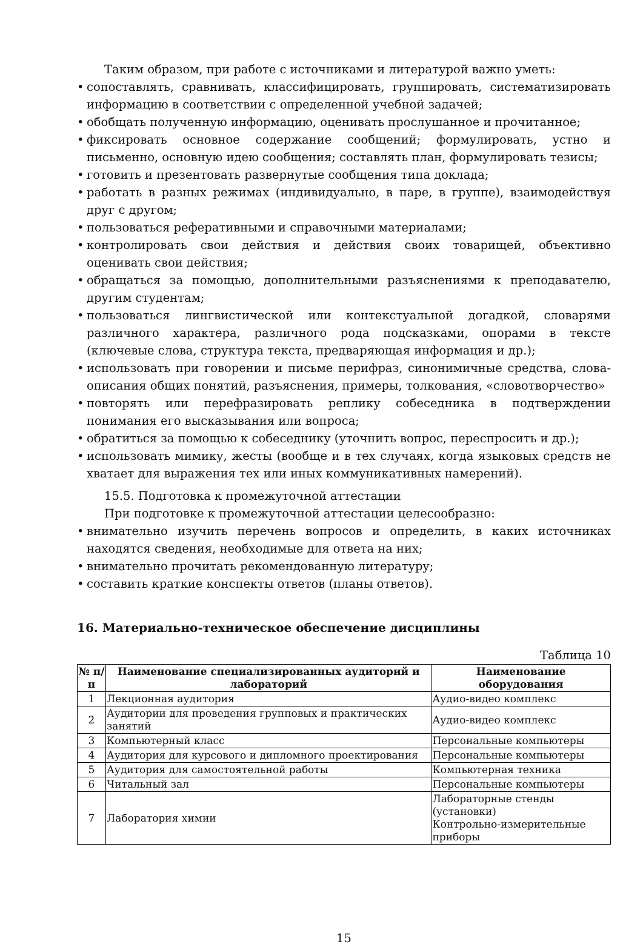Таким образом, при работе с источниками и литературой важно уметь:
• сопоставлять, сравнивать, классифицировать, группировать, систематизировать информацию в соответствии с определенной учебной задачей;
• обобщать полученную информацию, оценивать прослушанное и прочитанное;
• фиксировать основное содержание сообщений; формулировать, устно и письменно, основную идею сообщения; составлять план, формулировать тезисы;
• готовить и презентовать развернутые сообщения типа доклада;
• работать в разных режимах (индивидуально, в паре, в группе), взаимодействуя друг с другом;
• пользоваться реферативными и справочными материалами;
• контролировать свои действия и действия своих товарищей, объективно оценивать свои действия;
• обращаться за помощью, дополнительными разъяснениями к преподавателю, другим студентам;
• пользоваться лингвистической или контекстуальной догадкой, словарями различного характера, различного рода подсказками, опорами в тексте (ключевые слова, структура текста, предваряющая информация и др.);
• использовать при говорении и письме перифраз, синонимичные средства, слова-описания общих понятий, разъяснения, примеры, толкования, «словотворчество»
• повторять или перефразировать реплику собеседника в подтверждении понимания его высказывания или вопроса;
• обратиться за помощью к собеседнику (уточнить вопрос, переспросить и др.);
• использовать мимику, жесты (вообще и в тех случаях, когда языковых средств не хватает для выражения тех или иных коммуникативных намерений).
15.5. Подготовка к промежуточной аттестации
При подготовке к промежуточной аттестации целесообразно:
• внимательно изучить перечень вопросов и определить, в каких источниках находятся сведения, необходимые для ответа на них;
• внимательно прочитать рекомендованную литературу;
• составить краткие конспекты ответов (планы ответов).
16. Материально-техническое обеспечение дисциплины
Таблица 10
| № п/п | Наименование специализированных аудиторий и лабораторий | Наименование оборудования |
| --- | --- | --- |
| 1 | Лекционная аудитория | Аудио-видео комплекс |
| 2 | Аудитории для проведения групповых и практических занятий | Аудио-видео комплекс |
| 3 | Компьютерный класс | Персональные компьютеры |
| 4 | Аудитория для курсового и дипломного проектирования | Персональные компьютеры |
| 5 | Аудитория для самостоятельной работы | Компьютерная техника |
| 6 | Читальный зал | Персональные компьютеры |
| 7 | Лаборатория химии | Лабораторные стенды (установки) Контрольно-измерительные приборы |
15